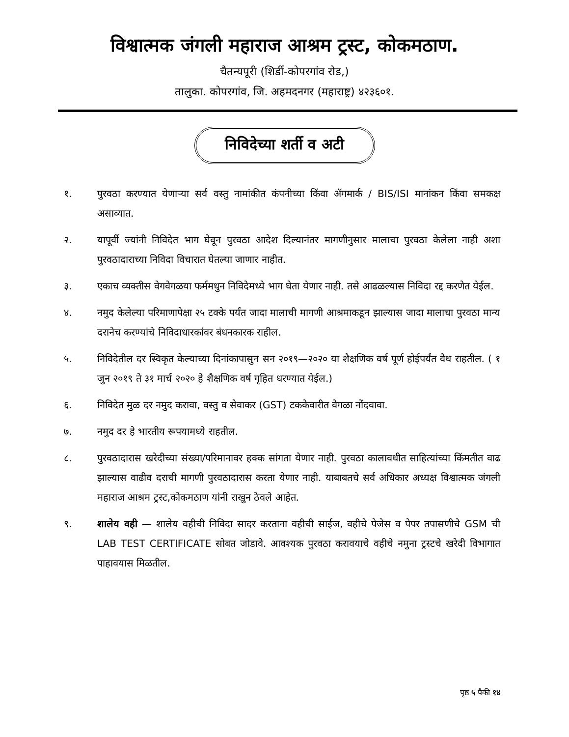विश्वात्मक जंगली महाराज आश्रम ट्रस्ट, कोकमठाण.
चैतन्यपूरी (शिर्डी-कोपरगांव रोड,)
तालुका. कोपरगांव, जि. अहमदनगर (महाराष्ट्र) ४२३६०१.
निविदेच्या शर्ती व अटी
१. पुरवठा करण्यात येणाऱ्या सर्व वस्तु नामांकीत कंपनीच्या किंवा ॲगमार्क / BIS/ISI मानांकन किंवा समकक्ष असाव्यात.
२. यापूर्वी ज्यांनी निविदेत भाग घेवून पुरवठा आदेश दिल्यानंतर मागणीनुसार मालाचा पुरवठा केलेला नाही अशा पुरवठादाराच्या निविदा विचारात घेतल्या जाणार नाहीत.
३. एकाच व्यक्तीस वेगवेगळया फर्ममधुन निविदेमध्ये भाग घेता येणार नाही. तसे आढळल्यास निविदा रद्द करणेत येईल.
४. नमुद केलेल्या परिमाणापेक्षा २५ टक्के पर्यंत जादा मालाची मागणी आश्रमाकडून झाल्यास जादा मालाचा पुरवठा मान्य दरानेच करण्यांचे निविदाधारकांवर बंधनकारक राहील.
५. निविदेतील दर स्विकृत केल्याच्या दिनांकापासुन सन २०१९—२०२० या शैक्षणिक वर्ष पूर्ण होईपर्यंत वैध राहतील. ( १ जुन २०१९ ते ३१ मार्च २०२० हे शैक्षणिक वर्ष गृहित धरण्यात येईल.)
६. निविदेत मुळ दर नमुद करावा, वस्तु व सेवाकर (GST) टककेवारीत वेगळा नोंदवावा.
७. नमुद दर हे भारतीय रूपयामध्ये राहतील.
८. पुरवठादारास खरेदीच्या संख्या/परिमानावर हक्क सांगता येणार नाही. पुरवठा कालावधीत साहित्यांच्या किंमतीत वाढ झाल्यास वाढीव दराची मागणी पुरवठादारास करता येणार नाही. याबाबतचे सर्व अधिकार अध्यक्ष विश्वात्मक जंगली महाराज आश्रम ट्रस्ट,कोकमठाण यांनी राखुन ठेवले आहेत.
९. शालेय वही — शालेय वहीची निविदा सादर करताना वहीची साईज, वहीचे पेजेस व पेपर तपासणीचे GSM ची LAB TEST CERTIFICATE सोबत जोडावे. आवश्यक पुरवठा करावयाचे वहीचे नमुना ट्रस्टचे खरेदी विभागात पाहावयास मिळतील.
पृष्ठ ५ पैकी १४